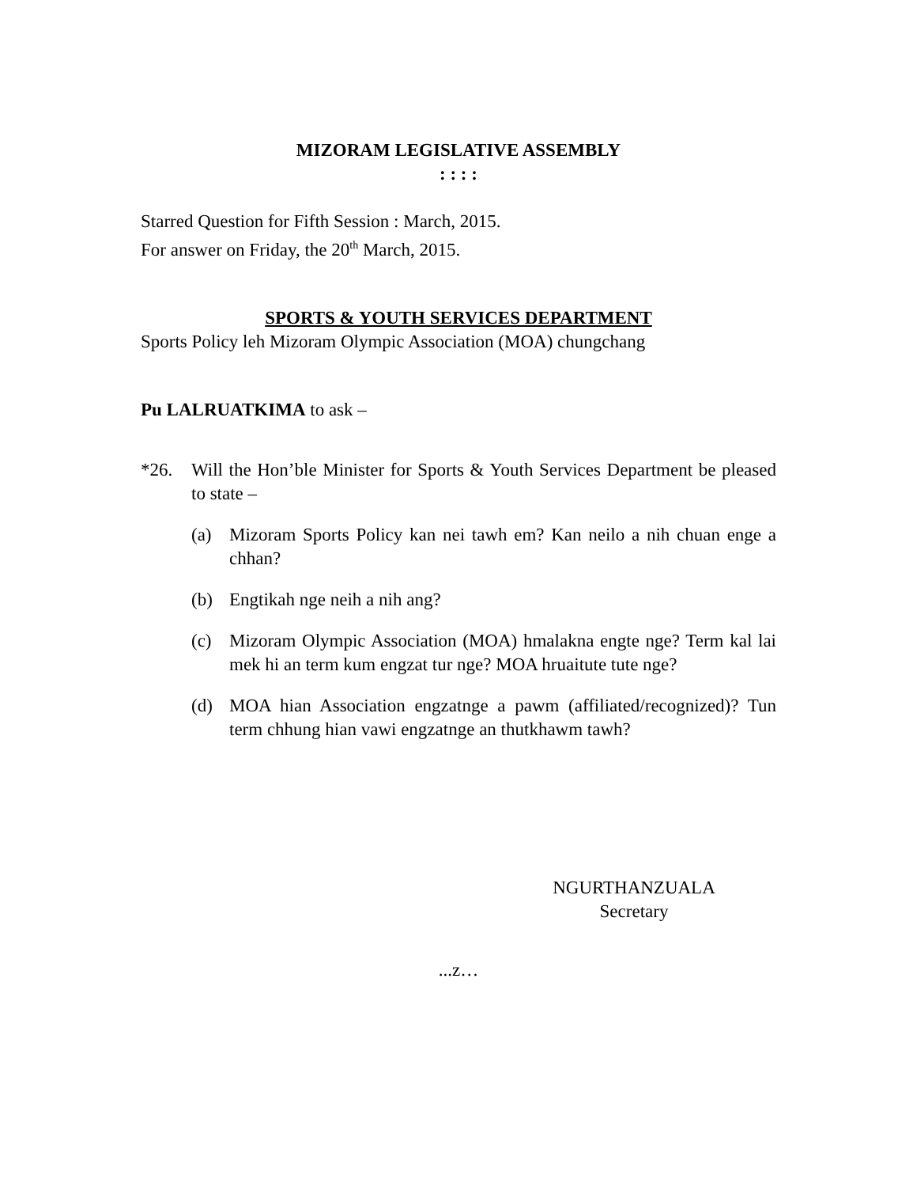MIZORAM LEGISLATIVE ASSEMBLY
: : : :
Starred Question for Fifth Session : March, 2015.
For answer on Friday, the 20<sup>th</sup> March, 2015.
SPORTS & YOUTH SERVICES DEPARTMENT
Sports Policy leh Mizoram Olympic Association (MOA) chungchang
Pu LALRUATKIMA to ask –
*26. Will the Hon’ble Minister for Sports & Youth Services Department be pleased to state –
(a) Mizoram Sports Policy kan nei tawh em? Kan neilo a nih chuan enge a chhan?
(b) Engtikah nge neih a nih ang?
(c) Mizoram Olympic Association (MOA) hmalakna engte nge? Term kal lai mek hi an term kum engzat tur nge? MOA hruaitute tute nge?
(d) MOA hian Association engzatnge a pawm (affiliated/recognized)? Tun term chhung hian vawi engzatnge an thutkhawm tawh?
NGURTHANZUALA
Secretary
...z…